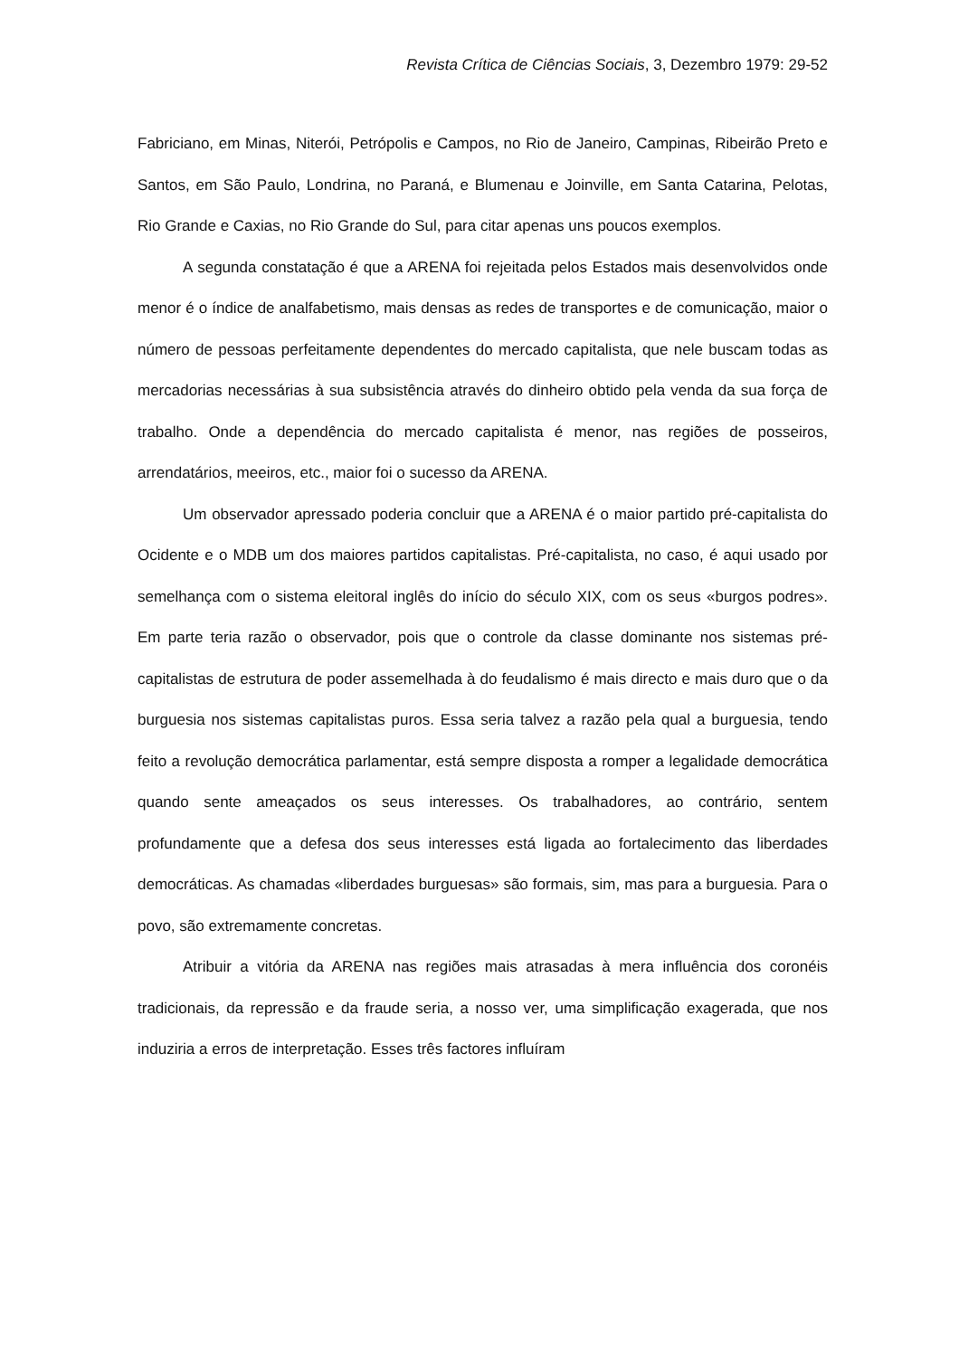Revista Crítica de Ciências Sociais, 3, Dezembro 1979: 29-52
Fabriciano, em Minas, Niterói, Petrópolis e Campos, no Rio de Janeiro, Campinas, Ribeirão Preto e Santos, em São Paulo, Londrina, no Paraná, e Blumenau e Joinville, em Santa Catarina, Pelotas, Rio Grande e Caxias, no Rio Grande do Sul, para citar apenas uns poucos exemplos.
A segunda constatação é que a ARENA foi rejeitada pelos Estados mais desenvolvidos onde menor é o índice de analfabetismo, mais densas as redes de transportes e de comunicação, maior o número de pessoas perfeitamente dependentes do mercado capitalista, que nele buscam todas as mercadorias necessárias à sua subsistência através do dinheiro obtido pela venda da sua força de trabalho. Onde a dependência do mercado capitalista é menor, nas regiões de posseiros, arrendatários, meeiros, etc., maior foi o sucesso da ARENA.
Um observador apressado poderia concluir que a ARENA é o maior partido pré-capitalista do Ocidente e o MDB um dos maiores partidos capitalistas. Pré-capitalista, no caso, é aqui usado por semelhança com o sistema eleitoral inglês do início do século XIX, com os seus «burgos podres». Em parte teria razão o observador, pois que o controle da classe dominante nos sistemas pré-capitalistas de estrutura de poder assemelhada à do feudalismo é mais directo e mais duro que o da burguesia nos sistemas capitalistas puros. Essa seria talvez a razão pela qual a burguesia, tendo feito a revolução democrática parlamentar, está sempre disposta a romper a legalidade democrática quando sente ameaçados os seus interesses. Os trabalhadores, ao contrário, sentem profundamente que a defesa dos seus interesses está ligada ao fortalecimento das liberdades democráticas. As chamadas «liberdades burguesas» são formais, sim, mas para a burguesia. Para o povo, são extremamente concretas.
Atribuir a vitória da ARENA nas regiões mais atrasadas à mera influência dos coronéis tradicionais, da repressão e da fraude seria, a nosso ver, uma simplificação exagerada, que nos induziria a erros de interpretação. Esses três factores influíram